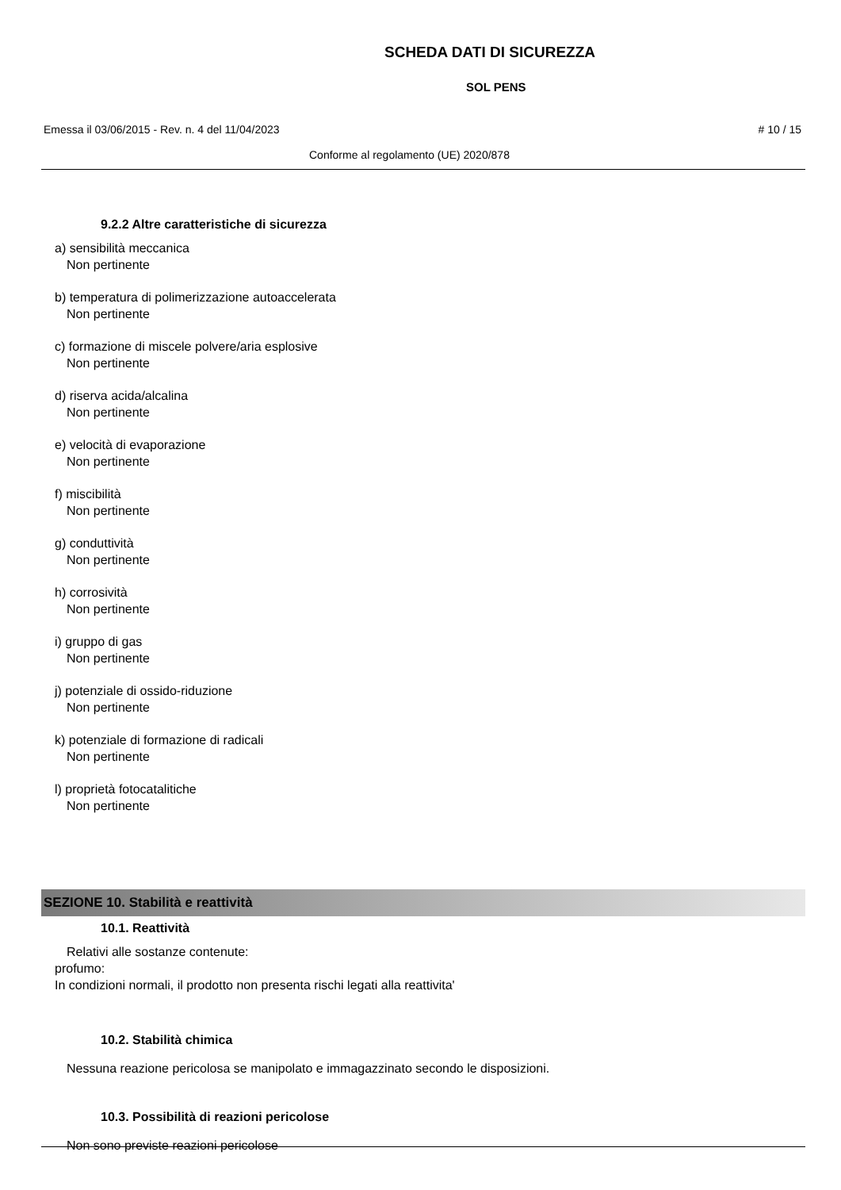SCHEDA DATI DI SICUREZZA
SOL PENS
Emessa il 03/06/2015 - Rev. n. 4 del 11/04/2023 # 10 / 15
Conforme al regolamento (UE) 2020/878
9.2.2 Altre caratteristiche di sicurezza
a) sensibilità meccanica
Non pertinente
b) temperatura di polimerizzazione autoaccelerata
Non pertinente
c) formazione di miscele polvere/aria esplosive
Non pertinente
d) riserva acida/alcalina
Non pertinente
e) velocità di evaporazione
Non pertinente
f) miscibilità
Non pertinente
g) conduttività
Non pertinente
h) corrosività
Non pertinente
i) gruppo di gas
Non pertinente
j) potenziale di ossido-riduzione
Non pertinente
k) potenziale di formazione di radicali
Non pertinente
l) proprietà fotocatalitiche
Non pertinente
SEZIONE 10. Stabilità e reattività
10.1. Reattività
Relativi alle sostanze contenute:
profumo:
In condizioni normali, il prodotto non presenta rischi legati alla reattivita'
10.2. Stabilità chimica
Nessuna reazione pericolosa se manipolato e immagazzinato secondo le disposizioni.
10.3. Possibilità di reazioni pericolose
Non sono previste reazioni pericolose